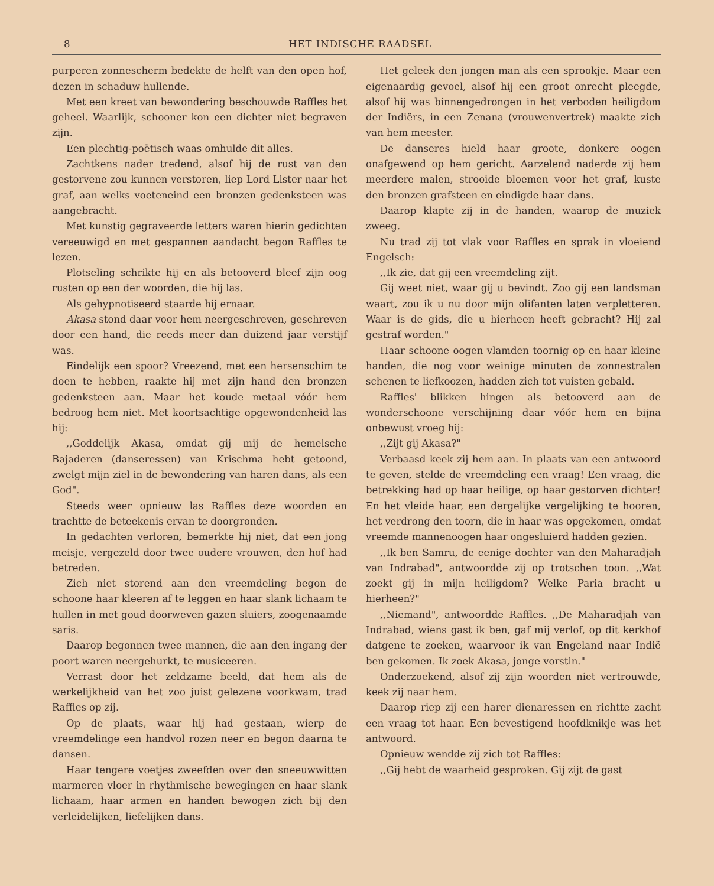8 HET INDISCHE RAADSEL
purperen zonnescherm bedekte de helft van den open hof, dezen in schaduw hullende.
Met een kreet van bewondering beschouwde Raffles het geheel. Waarlijk, schooner kon een dichter niet begraven zijn.
Een plechtig-poëtisch waas omhulde dit alles.
Zachtkens nader tredend, alsof hij de rust van den gestorvene zou kunnen verstoren, liep Lord Lister naar het graf, aan welks voeteneind een bronzen gedenksteen was aangebracht.
Met kunstig gegraveerde letters waren hierin gedichten vereeuwigd en met gespannen aandacht begon Raffles te lezen.
Plotseling schrikte hij en als betooverd bleef zijn oog rusten op een der woorden, die hij las.
Als gehypnotiseerd staarde hij ernaar.
Akasa stond daar voor hem neergeschreven, geschreven door een hand, die reeds meer dan duizend jaar verstijf was.
Eindelijk een spoor? Vreezend, met een hersenschim te doen te hebben, raakte hij met zijn hand den bronzen gedenksteen aan. Maar het koude metaal vóór hem bedroog hem niet. Met koortsachtige opgewondenheid las hij:
,,Goddelijk Akasa, omdat gij mij de hemelsche Bajaderen (danseressen) van Krischma hebt getoond, zwelgt mijn ziel in de bewondering van haren dans, als een God".
Steeds weer opnieuw las Raffles deze woorden en trachtte de beteekenis ervan te doorgronden.
In gedachten verloren, bemerkte hij niet, dat een jong meisje, vergezeld door twee oudere vrouwen, den hof had betreden.
Zich niet storend aan den vreemdeling begon de schoone haar kleeren af te leggen en haar slank lichaam te hullen in met goud doorweven gazen sluiers, zoogenaamde saris.
Daarop begonnen twee mannen, die aan den ingang der poort waren neergehurkt, te musiceeren.
Verrast door het zeldzame beeld, dat hem als de werkelijkheid van het zoo juist gelezene voorkwam, trad Raffles op zij.
Op de plaats, waar hij had gestaan, wierp de vreemdelinge een handvol rozen neer en begon daarna te dansen.
Haar tengere voetjes zweefden over den sneeuwwitten marmeren vloer in rhythmische bewegingen en haar slank lichaam, haar armen en handen bewogen zich bij den verleidelijken, liefelijken dans.
Het geleek den jongen man als een sprookje. Maar een eigenaardig gevoel, alsof hij een groot onrecht pleegde, alsof hij was binnengedrongen in het verboden heiligdom der Indiërs, in een Zenana (vrouwenvertrek) maakte zich van hem meester.
De danseres hield haar groote, donkere oogen onafgewend op hem gericht. Aarzelend naderde zij hem meerdere malen, strooide bloemen voor het graf, kuste den bronzen grafsteen en eindigde haar dans.
Daarop klapte zij in de handen, waarop de muziek zweeg.
Nu trad zij tot vlak voor Raffles en sprak in vloeiend Engelsch:
,,Ik zie, dat gij een vreemdeling zijt.
Gij weet niet, waar gij u bevindt. Zoo gij een landsman waart, zou ik u nu door mijn olifanten laten verpletteren. Waar is de gids, die u hierheen heeft gebracht? Hij zal gestraf worden."
Haar schoone oogen vlamden toornig op en haar kleine handen, die nog voor weinige minuten de zonnestralen schenen te liefkoozen, hadden zich tot vuisten gebald.
Raffles' blikken hingen als betooverd aan de wonderschoone verschijning daar vóór hem en bijna onbewust vroeg hij:
,,Zijt gij Akasa?"
Verbaasd keek zij hem aan. In plaats van een antwoord te geven, stelde de vreemdeling een vraag! Een vraag, die betrekking had op haar heilige, op haar gestorven dichter! En het vleide haar, een dergelijke vergelijking te hooren, het verdrong den toorn, die in haar was opgekomen, omdat vreemde mannenoogen haar ongesluierd hadden gezien.
,,Ik ben Samru, de eenige dochter van den Maharadjah van Indrabad", antwoordde zij op trotschen toon. ,,Wat zoekt gij in mijn heiligdom? Welke Paria bracht u hierheen?"
,,Niemand", antwoordde Raffles. ,,De Maharadjah van Indrabad, wiens gast ik ben, gaf mij verlof, op dit kerkhof datgene te zoeken, waarvoor ik van Engeland naar Indië ben gekomen. Ik zoek Akasa, jonge vorstin."
Onderzoekend, alsof zij zijn woorden niet vertrouwde, keek zij naar hem.
Daarop riep zij een harer dienaressen en richtte zacht een vraag tot haar. Een bevestigend hoofdknikje was het antwoord.
Opnieuw wendde zij zich tot Raffles:
,,Gij hebt de waarheid gesproken. Gij zijt de gast